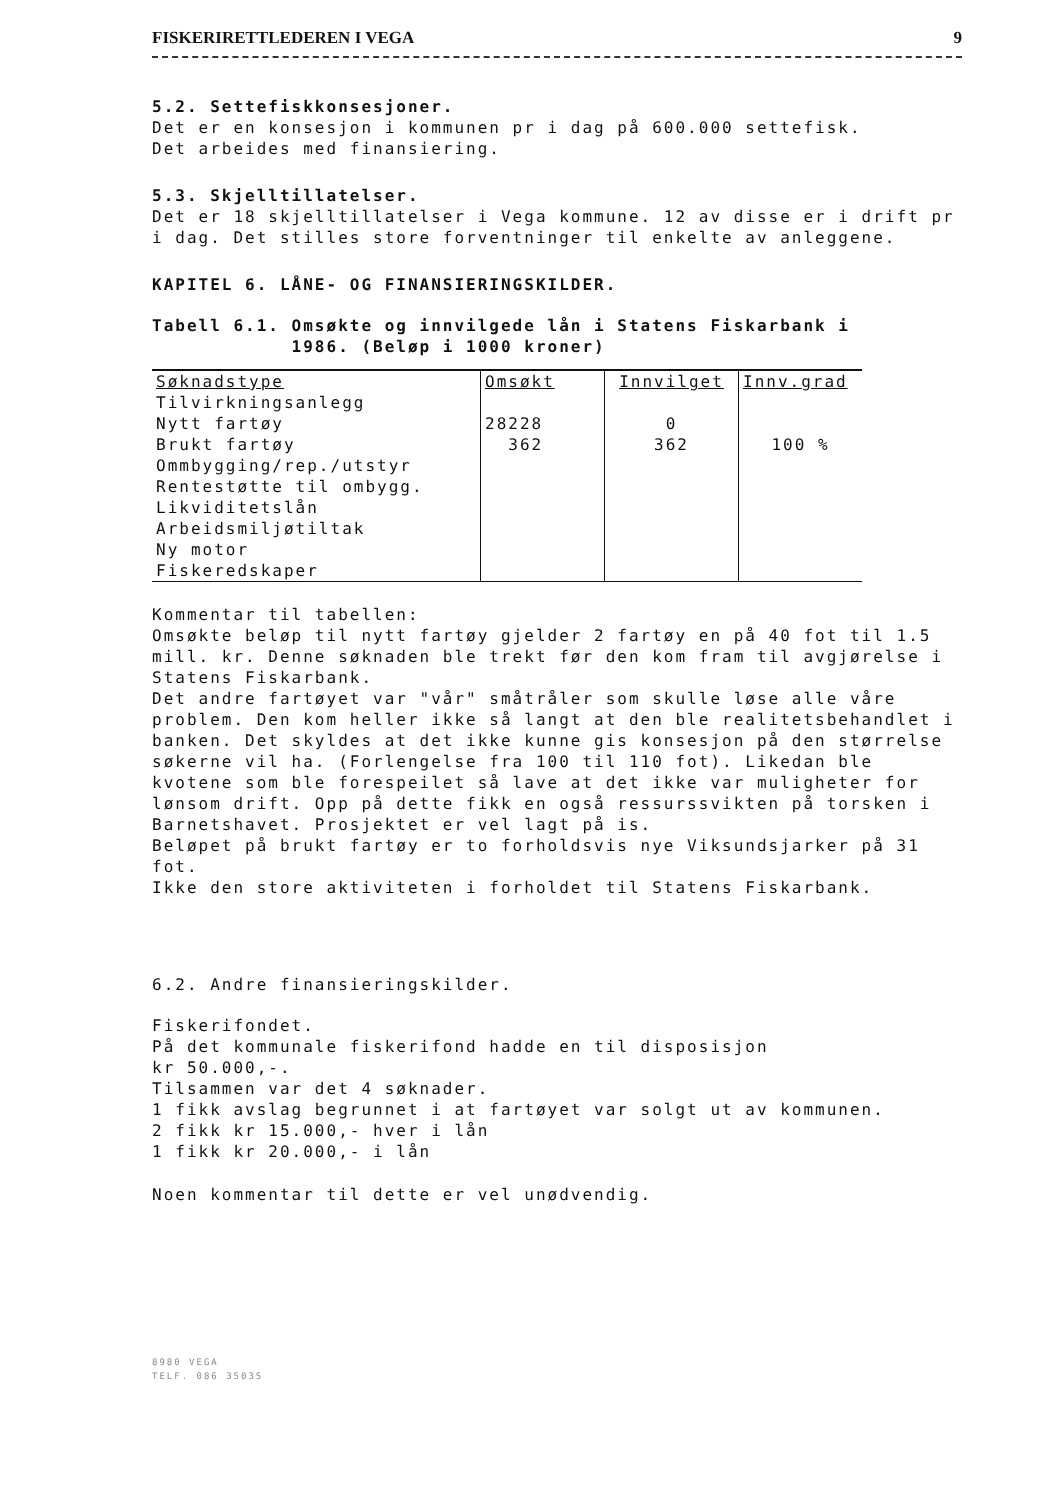FISKERIRETTLEDEREN I VEGA 9
5.2. Settefiskkonsesjoner.
Det er en konsesjon i kommunen pr i dag på 600.000 settefisk.
Det arbeides med finansiering.
5.3. Skjelltillatelser.
Det er 18 skjelltillatelser i Vega kommune. 12 av disse er i drift pr i dag. Det stilles store forventninger til enkelte av anleggene.
KAPITEL 6. LÅNE- OG FINANSIERINGSKILDER.
Tabell 6.1. Omsøkte og innvilgede lån i Statens Fiskarbank i
1986. (Beløp i 1000 kroner)
| Søknadstype | Omsøkt | Innvilget | Innv.grad |
| --- | --- | --- | --- |
| Tilvirkningsanlegg | | | |
| Nytt fartøy | 28228 | 0 | |
| Brukt fartøy | 362 | 362 | 100 % |
| Ommbygging/rep./utstyr | | | |
| Rentestøtte til ombygg. | | | |
| Likviditetslån | | | |
| Arbeidsmiljøtiltak | | | |
| Ny motor | | | |
| Fiskeredskaper | | | |
Kommentar til tabellen:
Omsøkte beløp til nytt fartøy gjelder 2 fartøy en på 40 fot til 1.5 mill. kr. Denne søknaden ble trekt før den kom fram til avgjørelse i Statens Fiskarbank.
Det andre fartøyet var "vår" småtråler som skulle løse alle våre problem. Den kom heller ikke så langt at den ble realitetsbehandlet i banken. Det skyldes at det ikke kunne gis konsesjon på den størrelse søkerne vil ha. (Forlengelse fra 100 til 110 fot). Likedan ble kvotene som ble forespeilet så lave at det ikke var muligheter for lønsom drift. Opp på dette fikk en også ressurssvikten på torsken i Barnetshavet. Prosjektet er vel lagt på is.
Beløpet på brukt fartøy er to forholdsvis nye Viksundsjarker på 31 fot.
Ikke den store aktiviteten i forholdet til Statens Fiskarbank.
6.2. Andre finansieringskilder.
Fiskerifondet.
På det kommunale fiskerifond hadde en til disposisjon
kr 50.000,-.
Tilsammen var det 4 søknader.
1 fikk avslag begrunnet i at fartøyet var solgt ut av kommunen.
2 fikk kr 15.000,- hver i lån
1 fikk kr 20.000,- i lån
Noen kommentar til dette er vel unødvendig.
8980 VEGA
TELF. 086 35035